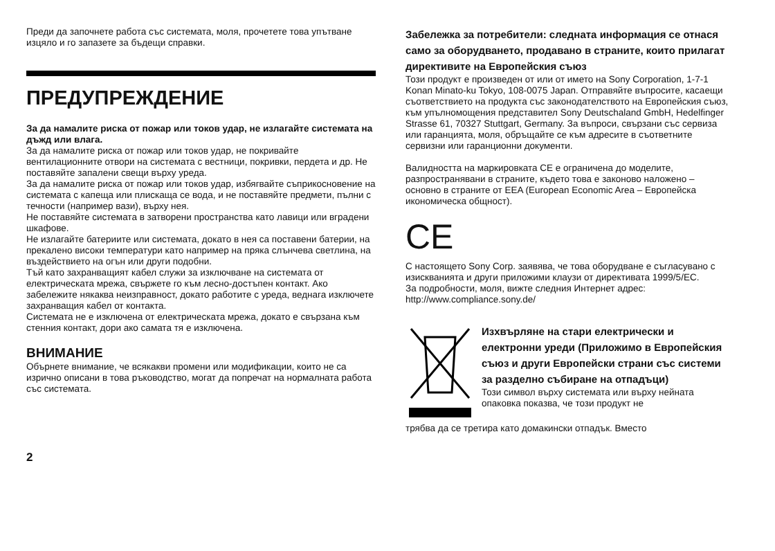Преди да започнете работа със системата, моля, прочетете това упътване изцяло и го запазете за бъдещи справки.
ПРЕДУПРЕЖДЕНИЕ
За да намалите риска от пожар или токов удар, не излагайте системата на дъжд или влага.
За да намалите риска от пожар или токов удар, не покривайте вентилационните отвори на системата с вестници, покривки, пердета и др. Не поставяйте запалени свещи върху уреда.
За да намалите риска от пожар или токов удар, избягвайте съприкосновение на системата с капеща или плискаща се вода, и не поставяйте предмети, пълни с течности (например вази), върху нея.
Не поставяйте системата в затворени пространства като лавици или вградени шкафове.
Не излагайте батериите или системата, докато в нея са поставени батерии, на прекалено високи температури като например на пряка слънчева светлина, на въздействието на огън или други подобни.
Тъй като захранващият кабел служи за изключване на системата от електрическата мрежа, свържете го към лесно-достъпен контакт. Ако забележите някаква неизправност, докато работите с уреда, веднага изключете захранващия кабел от контакта.
Системата не е изключена от електрическата мрежа, докато е свързана към стенния контакт, дори ако самата тя е изключена.
ВНИМАНИЕ
Обърнете внимание, че всякакви промени или модификации, които не са изрично описани в това ръководство, могат да попречат на нормалната работа със системата.
Забележка за потребители: следната информация се отнася само за оборудването, продавано в страните, които прилагат директивите на Европейския съюз
Този продукт е произведен от или от името на Sony Corporation, 1-7-1 Konan Minato-ku Tokyo, 108-0075 Japan. Отправяйте въпросите, касаещи съответствието на продукта със законодателството на Европейския съюз, към упълномощения представител Sony Deutschaland GmbH, Hedelfinger Strasse 61, 70327 Stuttgart, Germany. За въпроси, свързани със сервиза или гаранцията, моля, обръщайте се към адресите в съответните сервизни или гаранционни документи.
Валидността на маркировката CE е ограничена до моделите, разпространявани в страните, където това е законово наложено – основно в страните от EEA (European Economic Area – Европейска икономическа общност).
CE
С настоящето Sony Corp. заявява, че това оборудване е съгласувано с изискванията и други приложими клаузи от директивата 1999/5/EC.
За подробности, моля, вижте следния Интернет адрес: http://www.compliance.sony.de/
Изхвърляне на стари електрически и електронни уреди (Приложимо в Европейския съюз и други Европейски страни със системи за разделно събиране на отпадъци)
Този символ върху системата или върху нейната опаковка показва, че този продукт не
трябва да се третира като домакински отпадък. Вместо
2